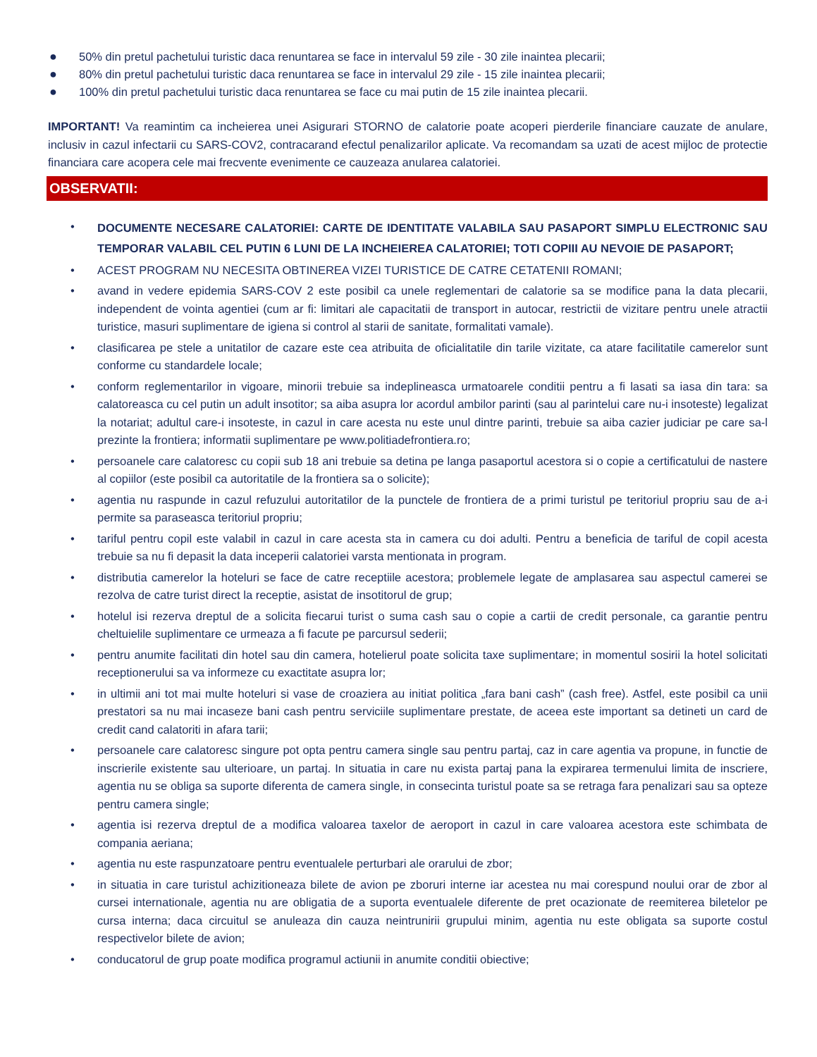● 50% din pretul pachetului turistic daca renuntarea se face in intervalul 59 zile - 30 zile inaintea plecarii;
● 80% din pretul pachetului turistic daca renuntarea se face in intervalul 29 zile - 15 zile inaintea plecarii;
● 100% din pretul pachetului turistic daca renuntarea se face cu mai putin de 15 zile inaintea plecarii.
IMPORTANT! Va reamintim ca incheierea unei Asigurari STORNO de calatorie poate acoperi pierderile financiare cauzate de anulare, inclusiv in cazul infectarii cu SARS-COV2, contracarand efectul penalizarilor aplicate. Va recomandam sa uzati de acest mijloc de protectie financiara care acopera cele mai frecvente evenimente ce cauzeaza anularea calatoriei.
OBSERVATII:
•
DOCUMENTE NECESARE CALATORIEI: CARTE DE IDENTITATE VALABILA SAU PASAPORT SIMPLU ELECTRONIC SAU TEMPORAR VALABIL CEL PUTIN 6 LUNI DE LA INCHEIEREA CALATORIEI; TOTI COPIII AU NEVOIE DE PASAPORT;
• ACEST PROGRAM NU NECESITA OBTINEREA VIZEI TURISTICE DE CATRE CETATENII ROMANI;
• avand in vedere epidemia SARS-COV 2 este posibil ca unele reglementari de calatorie sa se modifice pana la data plecarii, independent de vointa agentiei (cum ar fi: limitari ale capacitatii de transport in autocar, restrictii de vizitare pentru unele atractii turistice, masuri suplimentare de igiena si control al starii de sanitate, formalitati vamale).
• clasificarea pe stele a unitatilor de cazare este cea atribuita de oficialitatile din tarile vizitate, ca atare facilitatile camerelor sunt conforme cu standardele locale;
• conform reglementarilor in vigoare, minorii trebuie sa indeplineasca urmatoarele conditii pentru a fi lasati sa iasa din tara: sa calatoreasca cu cel putin un adult insotitor; sa aiba asupra lor acordul ambilor parinti (sau al parintelui care nu-i insoteste) legalizat la notariat; adultul care-i insoteste, in cazul in care acesta nu este unul dintre parinti, trebuie sa aiba cazier judiciar pe care sa-l prezinte la frontiera; informatii suplimentare pe www.politiadefrontiera.ro;
• persoanele care calatoresc cu copii sub 18 ani trebuie sa detina pe langa pasaportul acestora si o copie a certificatului de nastere al copiilor (este posibil ca autoritatile de la frontiera sa o solicite);
• agentia nu raspunde in cazul refuzului autoritatilor de la punctele de frontiera de a primi turistul pe teritoriul propriu sau de a-i permite sa paraseasca teritoriul propriu;
• tariful pentru copil este valabil in cazul in care acesta sta in camera cu doi adulti. Pentru a beneficia de tariful de copil acesta trebuie sa nu fi depasit la data inceperii calatoriei varsta mentionata in program.
• distributia camerelor la hoteluri se face de catre receptiile acestora; problemele legate de amplasarea sau aspectul camerei se rezolva de catre turist direct la receptie, asistat de insotitorul de grup;
• hotelul isi rezerva dreptul de a solicita fiecarui turist o suma cash sau o copie a cartii de credit personale, ca garantie pentru cheltuielile suplimentare ce urmeaza a fi facute pe parcursul sederii;
• pentru anumite facilitati din hotel sau din camera, hotelierul poate solicita taxe suplimentare; in momentul sosirii la hotel solicitati receptionerului sa va informeze cu exactitate asupra lor;
• in ultimii ani tot mai multe hoteluri si vase de croaziera au initiat politica „fara bani cash” (cash free). Astfel, este posibil ca unii prestatori sa nu mai incaseze bani cash pentru serviciile suplimentare prestate, de aceea este important sa detineti un card de credit cand calatoriti in afara tarii;
• persoanele care calatoresc singure pot opta pentru camera single sau pentru partaj, caz in care agentia va propune, in functie de inscrierile existente sau ulterioare, un partaj. In situatia in care nu exista partaj pana la expirarea termenului limita de inscriere, agentia nu se obliga sa suporte diferenta de camera single, in consecinta turistul poate sa se retraga fara penalizari sau sa opteze pentru camera single;
• agentia isi rezerva dreptul de a modifica valoarea taxelor de aeroport in cazul in care valoarea acestora este schimbata de compania aeriana;
• agentia nu este raspunzatoare pentru eventualele perturbari ale orarului de zbor;
• in situatia in care turistul achizitioneaza bilete de avion pe zboruri interne iar acestea nu mai corespund noului orar de zbor al cursei internationale, agentia nu are obligatia de a suporta eventualele diferente de pret ocazionate de reemiterea biletelor pe cursa interna; daca circuitul se anuleaza din cauza neintrunirii grupului minim, agentia nu este obligata sa suporte costul respectivelor bilete de avion;
• conducatorul de grup poate modifica programul actiunii in anumite conditii obiective;